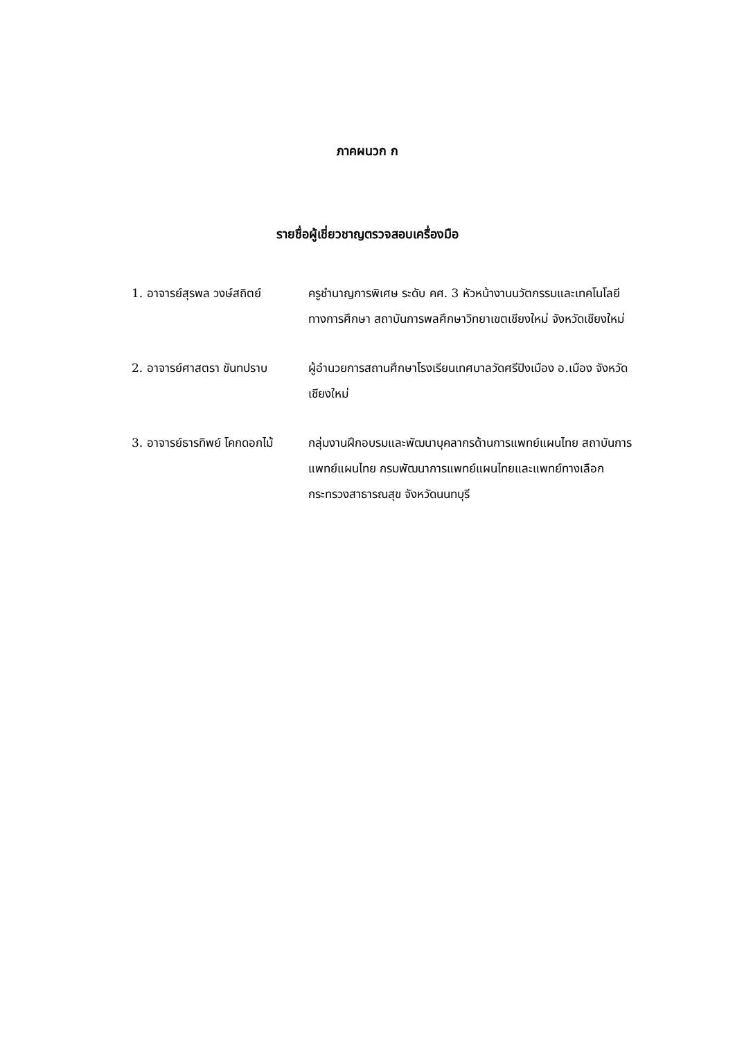ภาคผนวก ก
รายชื่อผู้เชี่ยวชาญตรวจสอบเครื่องมือ
1. อาจารย์สุรพล วงษ์สถิตย์
ครูชำนาญการพิเศษ ระดับ คศ. 3 หัวหน้างานนวัตกรรมและเทคโนโลยีทางการศึกษา สถาบันการพลศึกษาวิทยาเขตเชียงใหม่ จังหวัดเชียงใหม่
2. อาจารย์ศาสตรา ขันทปราบ ผู้อำนวยการสถานศึกษาโรงเรียนเทศบาลวัดศรีปิงเมือง อ.เมือง จังหวัดเชียงใหม่
3. อาจารย์ธารทิพย์ โคกดอกไม้
กลุ่มงานฝึกอบรมและพัฒนาบุคลากรด้านการแพทย์แผนไทย สถาบันการแพทย์แผนไทย กรมพัฒนาการแพทย์แผนไทยและแพทย์ทางเลือก กระทรวงสาธารณสุข จังหวัดนนทบุรี